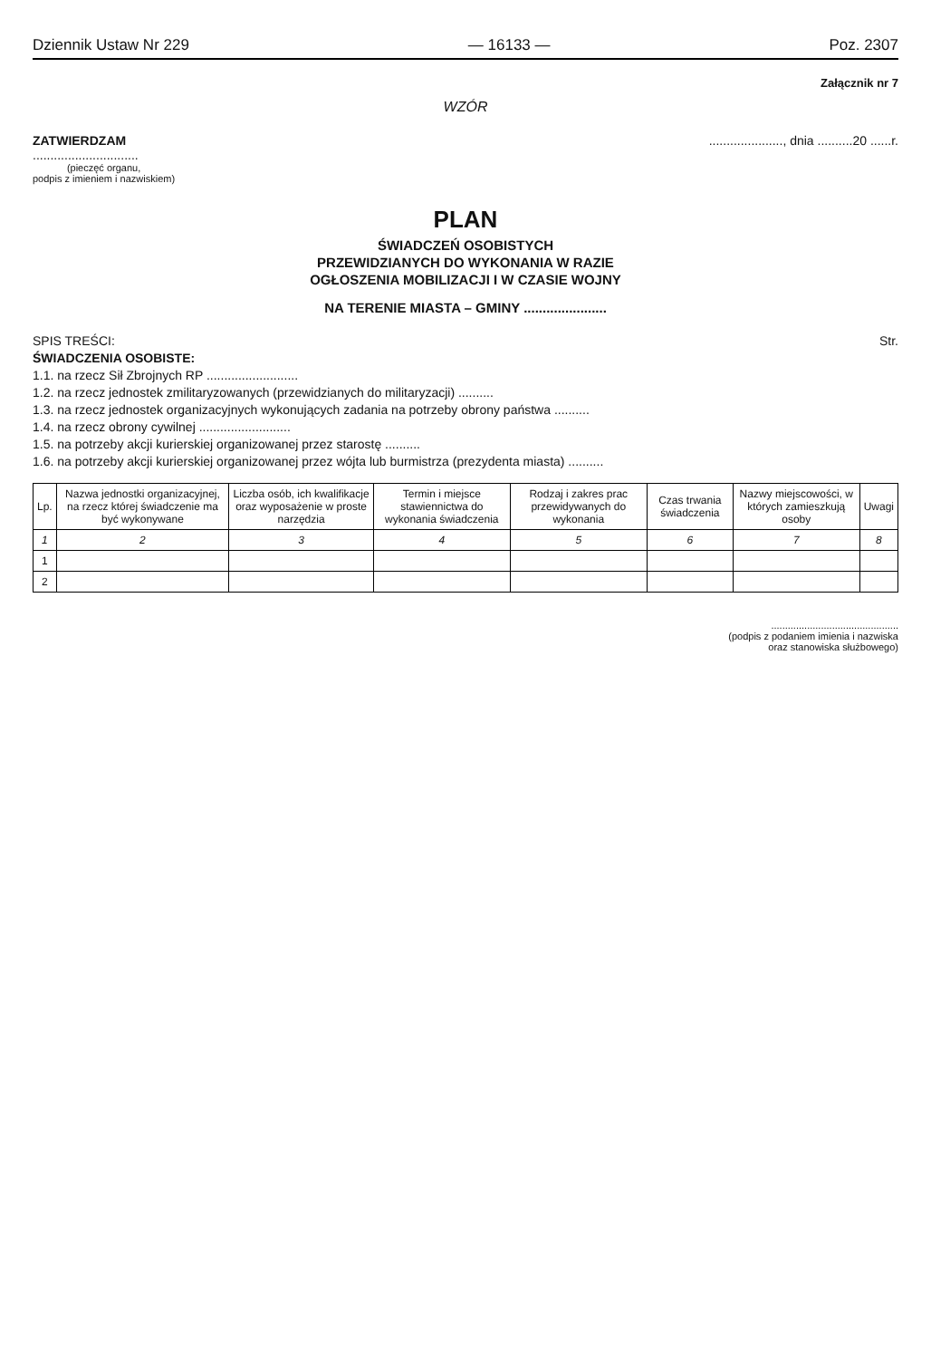Dziennik Ustaw Nr 229 — 16133 — Poz. 2307
Załącznik nr 7
WZÓR
ZATWIERDZAM
..............................
(pieczęć organu,
podpis z imieniem i nazwiskiem)
....................., dnia ..........20 ......r.
PLAN
ŚWIADCZEŃ OSOBISTYCH
PRZEWIDZIANYCH DO WYKONANIA W RAZIE
OGŁOSZENIA MOBILIZACJI I W CZASIE WOJNY
NA TERENIE MIASTA – GMINY ......................
SPIS TREŚCI: Str.
ŚWIADCZENIA OSOBISTE:
1.1. na rzecz Sił Zbrojnych RP ..........................
1.2. na rzecz jednostek zmilitaryzowanych (przewidzianych do militaryzacji) ..........
1.3. na rzecz jednostek organizacyjnych wykonujących zadania na potrzeby obrony państwa ..........
1.4. na rzecz obrony cywilnej ..........................
1.5. na potrzeby akcji kurierskiej organizowanej przez starostę ..........
1.6. na potrzeby akcji kurierskiej organizowanej przez wójta lub burmistrza (prezydenta miasta) ..........
| Lp. | Nazwa jednostki organizacyjnej, na rzecz której świadczenie ma być wykonywane | Liczba osób, ich kwalifikacje oraz wyposażenie w proste narzędzia | Termin i miejsce stawiennictwa do wykonania świadczenia | Rodzaj i zakres prac przewidywanych do wykonania | Czas trwania świadczenia | Nazwy miejscowości, w których zamieszkują osoby | Uwagi |
| --- | --- | --- | --- | --- | --- | --- | --- |
| 1 | 2 | 3 | 4 | 5 | 6 | 7 | 8 |
| 1 | | | | | | | |
| 2 | | | | | | | |
..............................................
(podpis z podaniem imienia i nazwiska
oraz stanowiska służbowego)